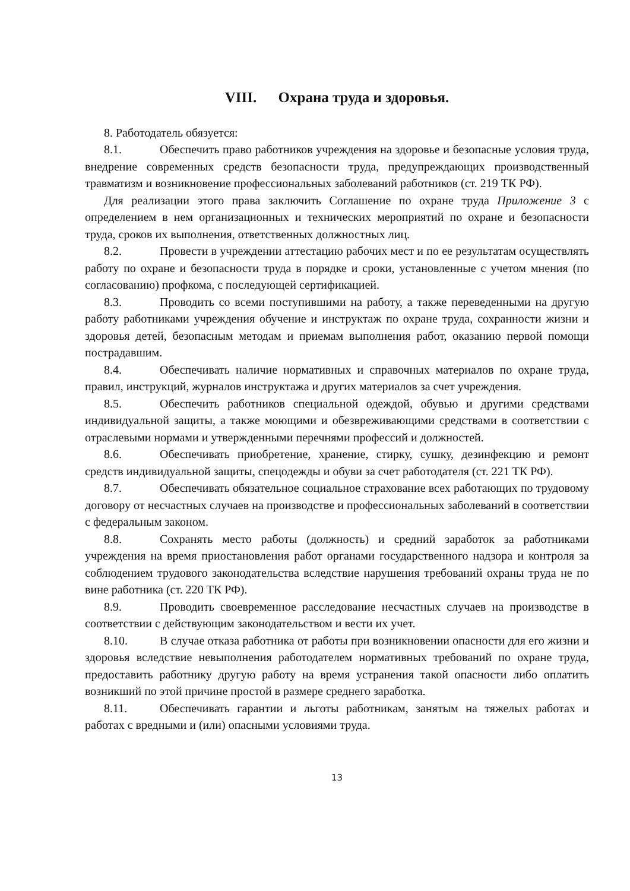VIII. Охрана труда и здоровья.
8. Работодатель обязуется:
8.1. Обеспечить право работников учреждения на здоровье и безопасные условия труда, внедрение современных средств безопасности труда, предупреждающих производственный травматизм и возникновение профессиональных заболеваний работников (ст. 219 ТК РФ).
Для реализации этого права заключить Соглашение по охране труда Приложение 3 с определением в нем организационных и технических мероприятий по охране и безопасности труда, сроков их выполнения, ответственных должностных лиц.
8.2. Провести в учреждении аттестацию рабочих мест и по ее результатам осуществлять работу по охране и безопасности труда в порядке и сроки, установленные с учетом мнения (по согласованию) профкома, с последующей сертификацией.
8.3. Проводить со всеми поступившими на работу, а также переведенными на другую работу работниками учреждения обучение и инструктаж по охране труда, сохранности жизни и здоровья детей, безопасным методам и приемам выполнения работ, оказанию первой помощи пострадавшим.
8.4. Обеспечивать наличие нормативных и справочных материалов по охране труда, правил, инструкций, журналов инструктажа и других материалов за счет учреждения.
8.5. Обеспечить работников специальной одеждой, обувью и другими средствами индивидуальной защиты, а также моющими и обезвреживающими средствами в соответствии с отраслевыми нормами и утвержденными перечнями профессий и должностей.
8.6. Обеспечивать приобретение, хранение, стирку, сушку, дезинфекцию и ремонт средств индивидуальной защиты, спецодежды и обуви за счет работодателя (ст. 221 ТК РФ).
8.7. Обеспечивать обязательное социальное страхование всех работающих по трудовому договору от несчастных случаев на производстве и профессиональных заболеваний в соответствии с федеральным законом.
8.8. Сохранять место работы (должность) и средний заработок за работниками учреждения на время приостановления работ органами государственного надзора и контроля за соблюдением трудового законодательства вследствие нарушения требований охраны труда не по вине работника (ст. 220 ТК РФ).
8.9. Проводить своевременное расследование несчастных случаев на производстве в соответствии с действующим законодательством и вести их учет.
8.10. В случае отказа работника от работы при возникновении опасности для его жизни и здоровья вследствие невыполнения работодателем нормативных требований по охране труда, предоставить работнику другую работу на время устранения такой опасности либо оплатить возникший по этой причине простой в размере среднего заработка.
8.11. Обеспечивать гарантии и льготы работникам, занятым на тяжелых работах и работах с вредными и (или) опасными условиями труда.
13